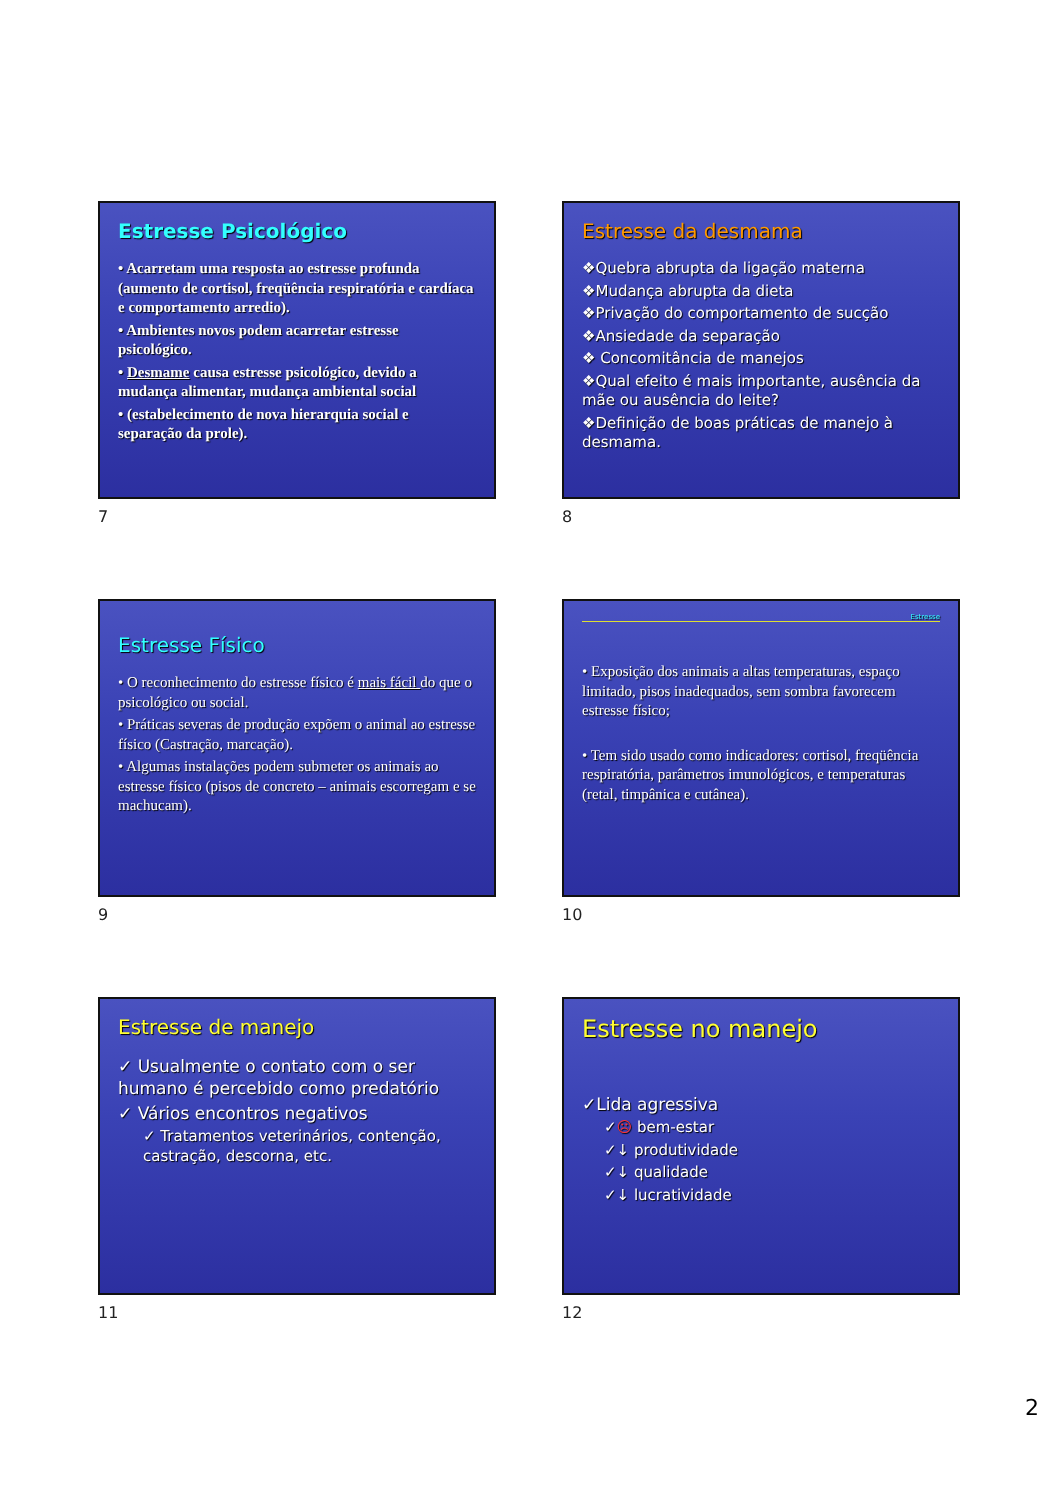Estresse Psicológico
• Acarretam uma resposta ao estresse profunda (aumento de cortisol, freqüência respiratória e cardíaca e comportamento arredio).
• Ambientes novos podem acarretar estresse psicológico.
• Desmame causa estresse psicológico, devido a mudança alimentar, mudança ambiental social
• (estabelecimento de nova hierarquia social e separação da prole).
7
Estresse da desmama
❖Quebra abrupta da ligação materna
❖Mudança abrupta da dieta
❖Privação do comportamento de sucção
❖Ansiedade da separação
❖ Concomitância de manejos
❖Qual efeito é mais importante, ausência da mãe ou ausência do leite?
❖Definição de boas práticas de manejo à desmama.
8
Estresse Físico
• O reconhecimento do estresse físico é mais fácil do que o psicológico ou social.
• Práticas severas de produção expõem o animal ao estresse físico (Castração, marcação).
• Algumas instalações podem submeter os animais ao estresse físico (pisos de concreto – animais escorregam e se machucam).
9
Estresse
• Exposição dos animais a altas temperaturas, espaço limitado, pisos inadequados, sem sombra favorecem estresse físico;
• Tem sido usado como indicadores: cortisol, freqüência respiratória, parâmetros imunológicos, e temperaturas (retal, timpânica e cutânea).
10
Estresse de manejo
✓ Usualmente o contato com o ser humano é percebido como predatório
✓ Vários encontros negativos
✓ Tratamentos veterinários, contenção, castração, descorna, etc.
11
Estresse no manejo
✓Lida agressiva
✓☹ bem-estar
✓↓ produtividade
✓↓ qualidade
✓↓ lucratividade
12
2